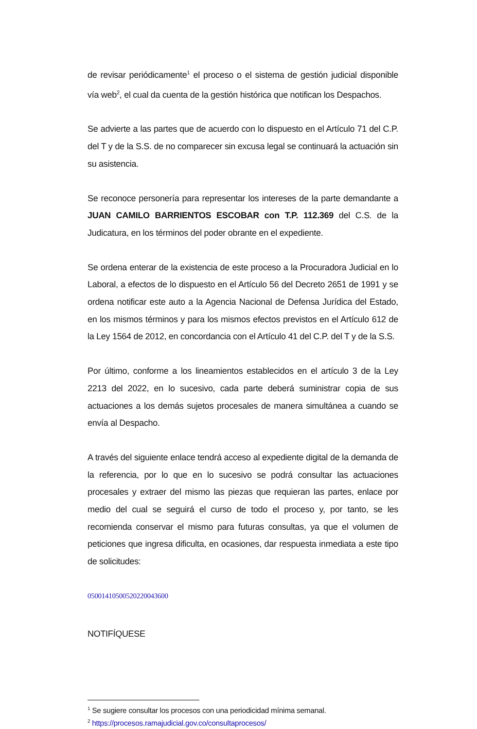de revisar periódicamente<sup>1</sup> el proceso o el sistema de gestión judicial disponible vía web<sup>2</sup>, el cual da cuenta de la gestión histórica que notifican los Despachos.
Se advierte a las partes que de acuerdo con lo dispuesto en el Artículo 71 del C.P. del T y de la S.S. de no comparecer sin excusa legal se continuará la actuación sin su asistencia.
Se reconoce personería para representar los intereses de la parte demandante a JUAN CAMILO BARRIENTOS ESCOBAR con T.P. 112.369 del C.S. de la Judicatura, en los términos del poder obrante en el expediente.
Se ordena enterar de la existencia de este proceso a la Procuradora Judicial en lo Laboral, a efectos de lo dispuesto en el Artículo 56 del Decreto 2651 de 1991 y se ordena notificar este auto a la Agencia Nacional de Defensa Jurídica del Estado, en los mismos términos y para los mismos efectos previstos en el Artículo 612 de la Ley 1564 de 2012, en concordancia con el Artículo 41 del C.P. del T y de la S.S.
Por último, conforme a los lineamientos establecidos en el artículo 3 de la Ley 2213 del 2022, en lo sucesivo, cada parte deberá suministrar copia de sus actuaciones a los demás sujetos procesales de manera simultánea a cuando se envía al Despacho.
A través del siguiente enlace tendrá acceso al expediente digital de la demanda de la referencia, por lo que en lo sucesivo se podrá consultar las actuaciones procesales y extraer del mismo las piezas que requieran las partes, enlace por medio del cual se seguirá el curso de todo el proceso y, por tanto, se les recomienda conservar el mismo para futuras consultas, ya que el volumen de peticiones que ingresa dificulta, en ocasiones, dar respuesta inmediata a este tipo de solicitudes:
05001410500520220043600
NOTIFÍQUESE
<sup>1</sup> Se sugiere consultar los procesos con una periodicidad mínima semanal.
<sup>2</sup> https://procesos.ramajudicial.gov.co/consultaprocesos/